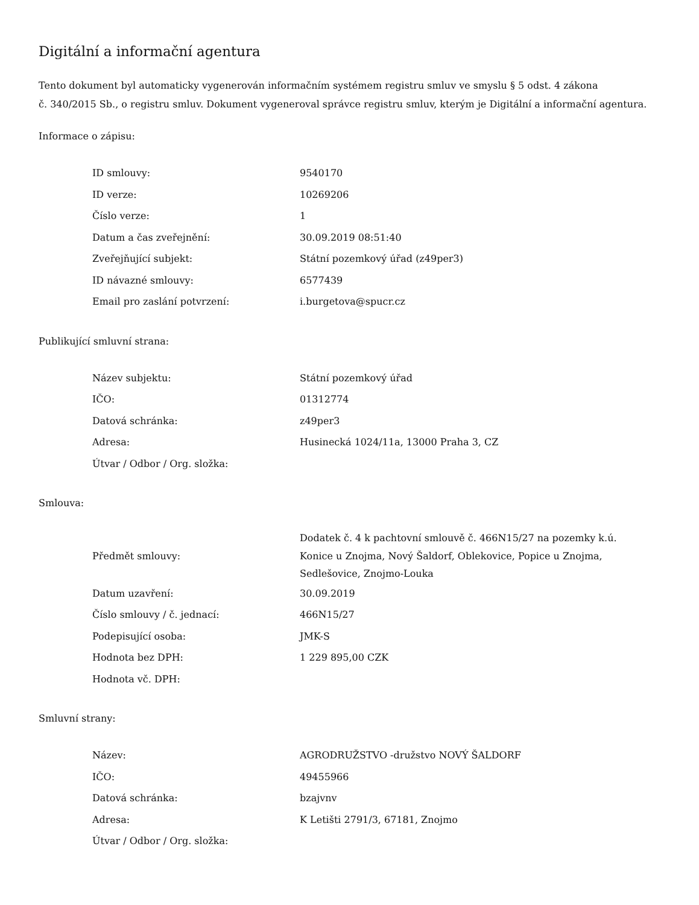Digitální a informační agentura
Tento dokument byl automaticky vygenerován informačním systémem registru smluv ve smyslu § 5 odst. 4 zákona
č. 340/2015 Sb., o registru smluv. Dokument vygeneroval správce registru smluv, kterým je Digitální a informační agentura.
Informace o zápisu:
| ID smlouvy: | 9540170 |
| ID verze: | 10269206 |
| Číslo verze: | 1 |
| Datum a čas zveřejnění: | 30.09.2019 08:51:40 |
| Zveřejňující subjekt: | Státní pozemkový úřad (z49per3) |
| ID návazné smlouvy: | 6577439 |
| Email pro zaslání potvrzení: | i.burgetova@spucr.cz |
Publikující smluvní strana:
| Název subjektu: | Státní pozemkový úřad |
| IČO: | 01312774 |
| Datová schránka: | z49per3 |
| Adresa: | Husinecká 1024/11a, 13000 Praha 3, CZ |
| Útvar / Odbor / Org. složka: | |
Smlouva:
| Předmět smlouvy: | Dodatek č. 4 k pachtovní smlouvě č. 466N15/27 na pozemky k.ú. Konice u Znojma, Nový Šaldorf, Oblekovice, Popice u Znojma, Sedlešovice, Znojmo-Louka |
| Datum uzavření: | 30.09.2019 |
| Číslo smlouvy / č. jednací: | 466N15/27 |
| Podepisující osoba: | JMK-S |
| Hodnota bez DPH: | 1 229 895,00 CZK |
| Hodnota vč. DPH: | |
Smluvní strany:
| Název: | AGRODRUŽSTVO -družstvo NOVÝ ŠALDORF |
| IČO: | 49455966 |
| Datová schránka: | bzajvnv |
| Adresa: | K Letišti 2791/3, 67181, Znojmo |
| Útvar / Odbor / Org. složka: | |